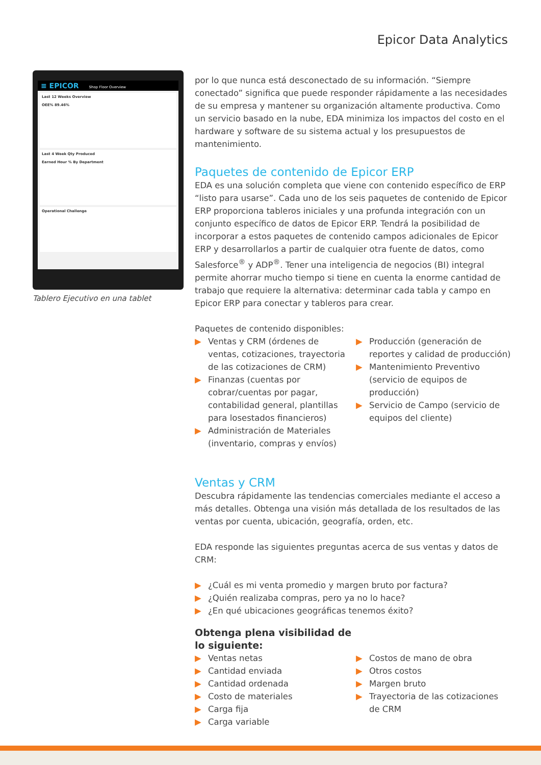Epicor Data Analytics
≡ EPICOR Shop Floor Overview
Last 12 Weeks Overview
OEE% 89.46%
Last 4 Week Qty Produced
Earned Hour % By Department
Operational Challenge
Tablero Ejecutivo en una tablet
por lo que nunca está desconectado de su información. “Siempre conectado” significa que puede responder rápidamente a las necesidades de su empresa y mantener su organización altamente productiva. Como un servicio basado en la nube, EDA minimiza los impactos del costo en el hardware y software de su sistema actual y los presupuestos de mantenimiento.
Paquetes de contenido de Epicor ERP
EDA es una solución completa que viene con contenido específico de ERP “listo para usarse”. Cada uno de los seis paquetes de contenido de Epicor ERP proporciona tableros iniciales y una profunda integración con un conjunto específico de datos de Epicor ERP. Tendrá la posibilidad de incorporar a estos paquetes de contenido campos adicionales de Epicor ERP y desarrollarlos a partir de cualquier otra fuente de datos, como Salesforce<sup>®</sup> y ADP<sup>®</sup>. Tener una inteligencia de negocios (BI) integral permite ahorrar mucho tiempo si tiene en cuenta la enorme cantidad de trabajo que requiere la alternativa: determinar cada tabla y campo en Epicor ERP para conectar y tableros para crear.
Paquetes de contenido disponibles:
▶ Ventas y CRM (órdenes de ventas, cotizaciones, trayectoria de las cotizaciones de CRM)
▶ Finanzas (cuentas por cobrar/cuentas por pagar, contabilidad general, plantillas para losestados financieros)
▶ Administración de Materiales (inventario, compras y envíos)
▶ Producción (generación de reportes y calidad de producción)
▶ Mantenimiento Preventivo (servicio de equipos de producción)
▶ Servicio de Campo (servicio de equipos del cliente)
Ventas y CRM
Descubra rápidamente las tendencias comerciales mediante el acceso a más detalles. Obtenga una visión más detallada de los resultados de las ventas por cuenta, ubicación, geografía, orden, etc.
EDA responde las siguientes preguntas acerca de sus ventas y datos de CRM:
▶ ¿Cuál es mi venta promedio y margen bruto por factura?
▶ ¿Quién realizaba compras, pero ya no lo hace?
▶ ¿En qué ubicaciones geográficas tenemos éxito?
Obtenga plena visibilidad de
lo siguiente:
▶ Ventas netas
▶ Cantidad enviada
▶ Cantidad ordenada
▶ Costo de materiales
▶ Carga fija
▶ Carga variable
▶ Costos de mano de obra
▶ Otros costos
▶ Margen bruto
▶ Trayectoria de las cotizaciones de CRM